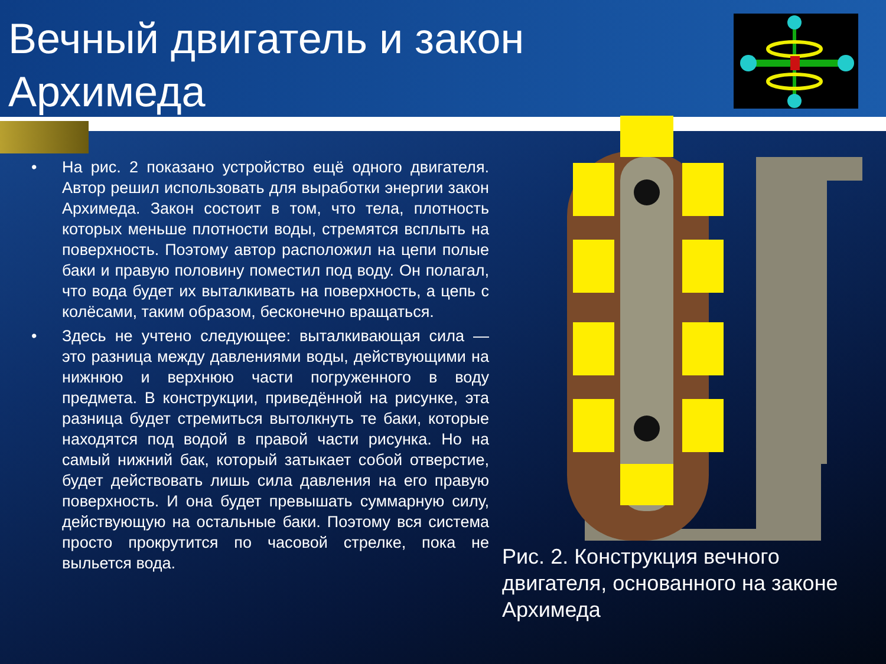Вечный двигатель и закон Архимеда
• На рис. 2 показано устройство ещё одного двигателя. Автор решил использовать для выработки энергии закон Архимеда. Закон состоит в том, что тела, плотность которых меньше плотности воды, стремятся всплыть на поверхность. Поэтому автор расположил на цепи полые баки и правую половину поместил под воду. Он полагал, что вода будет их выталкивать на поверхность, а цепь с колёсами, таким образом, бесконечно вращаться.
• Здесь не учтено следующее: выталкивающая сила — это разница между давлениями воды, действующими на нижнюю и верхнюю части погруженного в воду предмета. В конструкции, приведённой на рисунке, эта разница будет стремиться вытолкнуть те баки, которые находятся под водой в правой части рисунка. Но на самый нижний бак, который затыкает собой отверстие, будет действовать лишь сила давления на его правую поверхность. И она будет превышать суммарную силу, действующую на остальные баки. Поэтому вся система просто прокрутится по часовой стрелке, пока не выльется вода.
Рис. 2. Конструкция вечного двигателя, основанного на законе Архимеда